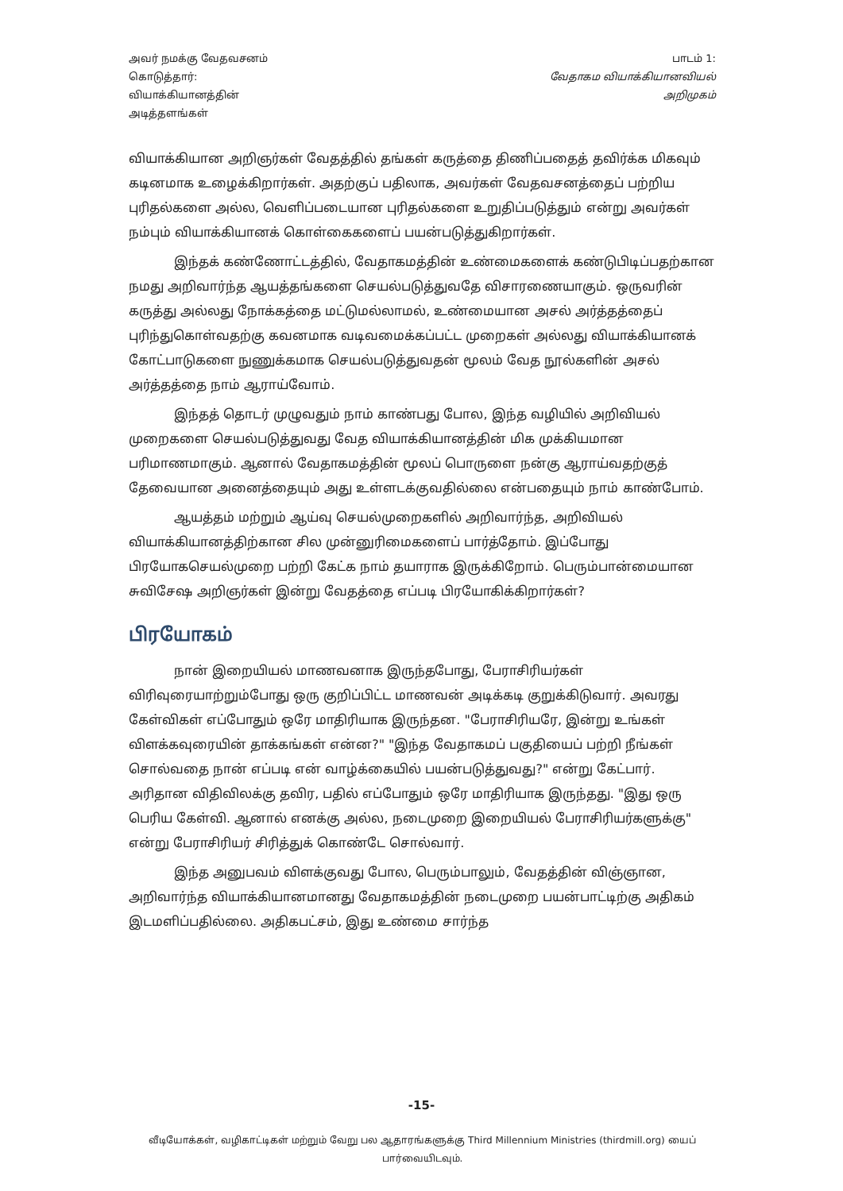அவர் நமக்கு வேதவசனம்
கொடுத்தார்:
வியாக்கியானத்தின்
அடித்தளங்கள்
பாடம் 1:
வேதாகம வியாக்கியானவியல்
அறிமுகம்
வியாக்கியான அறிஞர்கள் வேதத்தில் தங்கள் கருத்தை திணிப்பதைத் தவிர்க்க மிகவும் கடினமாக உழைக்கிறார்கள். அதற்குப் பதிலாக, அவர்கள் வேதவசனத்தைப் பற்றிய புரிதல்களை அல்ல, வெளிப்படையான புரிதல்களை உறுதிப்படுத்தும் என்று அவர்கள் நம்பும் வியாக்கியானக் கொள்கைகளைப் பயன்படுத்துகிறார்கள்.
இந்தக் கண்ணோட்டத்தில், வேதாகமத்தின் உண்மைகளைக் கண்டுபிடிப்பதற்கான நமது அறிவார்ந்த ஆயத்தங்களை செயல்படுத்துவதே விசாரணையாகும். ஒருவரின் கருத்து அல்லது நோக்கத்தை மட்டுமல்லாமல், உண்மையான அசல் அர்த்தத்தைப் புரிந்துகொள்வதற்கு கவனமாக வடிவமைக்கப்பட்ட முறைகள் அல்லது வியாக்கியானக் கோட்பாடுகளை நுணுக்கமாக செயல்படுத்துவதன் மூலம் வேத நூல்களின் அசல் அர்த்தத்தை நாம் ஆராய்வோம்.
இந்தத் தொடர் முழுவதும் நாம் காண்பது போல, இந்த வழியில் அறிவியல் முறைகளை செயல்படுத்துவது வேத வியாக்கியானத்தின் மிக முக்கியமான பரிமாணமாகும். ஆனால் வேதாகமத்தின் மூலப் பொருளை நன்கு ஆராய்வதற்குத் தேவையான அனைத்தையும் அது உள்ளடக்குவதில்லை என்பதையும் நாம் காண்போம்.
ஆயத்தம் மற்றும் ஆய்வு செயல்முறைகளில் அறிவார்ந்த, அறிவியல் வியாக்கியானத்திற்கான சில முன்னுரிமைகளைப் பார்த்தோம். இப்போது பிரயோகசெயல்முறை பற்றி கேட்க நாம் தயாராக இருக்கிறோம். பெரும்பான்மையான சுவிசேஷ அறிஞர்கள் இன்று வேதத்தை எப்படி பிரயோகிக்கிறார்கள்?
பிரயோகம்
நான் இறையியல் மாணவனாக இருந்தபோது, பேராசிரியர்கள் விரிவுரையாற்றும்போது ஒரு குறிப்பிட்ட மாணவன் அடிக்கடி குறுக்கிடுவார். அவரது கேள்விகள் எப்போதும் ஒரே மாதிரியாக இருந்தன. "பேராசிரியரே, இன்று உங்கள் விளக்கவுரையின் தாக்கங்கள் என்ன?" "இந்த வேதாகமப் பகுதியைப் பற்றி நீங்கள் சொல்வதை நான் எப்படி என் வாழ்க்கையில் பயன்படுத்துவது?" என்று கேட்பார். அரிதான விதிவிலக்கு தவிர, பதில் எப்போதும் ஒரே மாதிரியாக இருந்தது. "இது ஒரு பெரிய கேள்வி. ஆனால் எனக்கு அல்ல, நடைமுறை இறையியல் பேராசிரியர்களுக்கு" என்று பேராசிரியர் சிரித்துக் கொண்டே சொல்வார்.
இந்த அனுபவம் விளக்குவது போல, பெரும்பாலும், வேதத்தின் விஞ்ஞான, அறிவார்ந்த வியாக்கியானமானது வேதாகமத்தின் நடைமுறை பயன்பாட்டிற்கு அதிகம் இடமளிப்பதில்லை. அதிகபட்சம், இது உண்மை சார்ந்த
-15-
வீடியோக்கள், வழிகாட்டிகள் மற்றும் வேறு பல ஆதாரங்களுக்கு Third Millennium Ministries (thirdmill.org) யைப் பார்வையிடவும்.